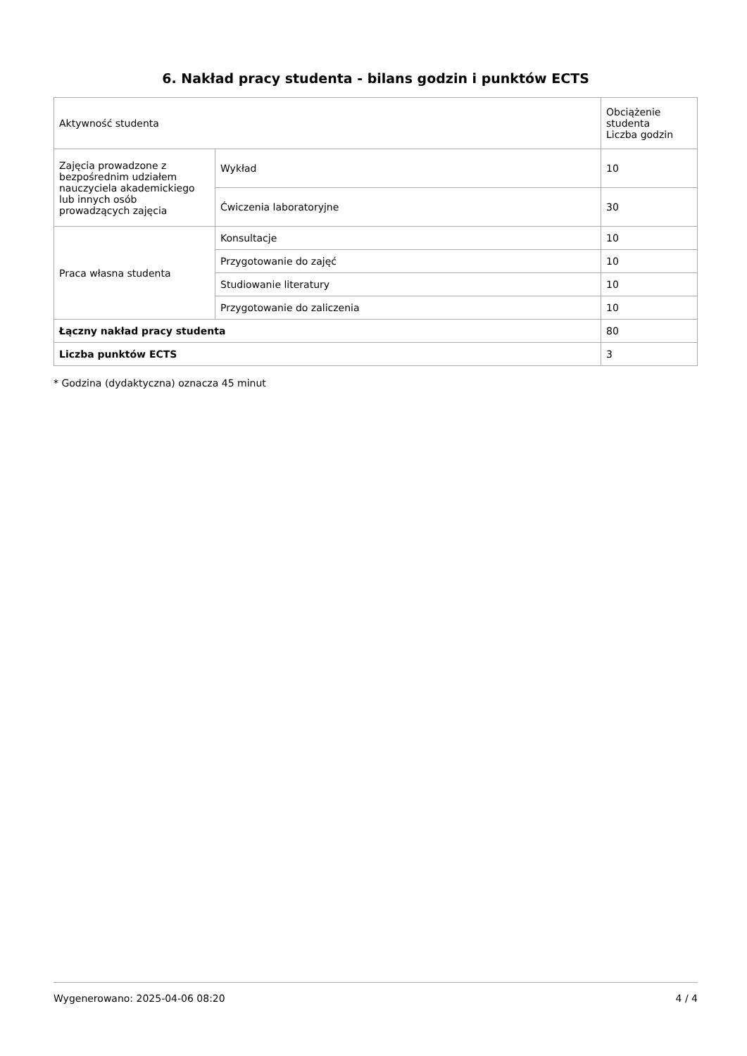6. Nakład pracy studenta - bilans godzin i punktów ECTS
| Aktywność studenta | | Obciążenie studenta Liczba godzin |
| Zajęcia prowadzone z bezpośrednim udziałem nauczyciela akademickiego lub innych osób prowadzących zajęcia | Wykład | 10 |
| | Ćwiczenia laboratoryjne | 30 |
| Praca własna studenta | Konsultacje | 10 |
| | Przygotowanie do zajęć | 10 |
| | Studiowanie literatury | 10 |
| | Przygotowanie do zaliczenia | 10 |
| Łączny nakład pracy studenta | | 80 |
| Liczba punktów ECTS | | 3 |
* Godzina (dydaktyczna) oznacza 45 minut
Wygenerowano: 2025-04-06 08:20 4 / 4